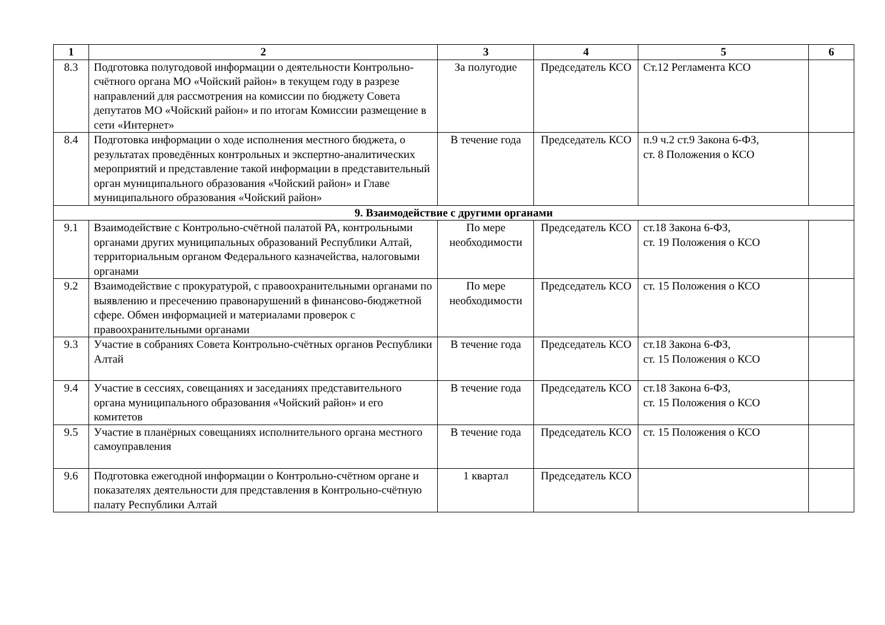| 1 | 2 | 3 | 4 | 5 | 6 |
| --- | --- | --- | --- | --- | --- |
| 8.3 | Подготовка полугодовой информации о деятельности Контрольно-счётного органа МО «Чойский район» в текущем году в разрезе направлений для рассмотрения на комиссии по бюджету Совета депутатов МО «Чойский район» и по итогам Комиссии размещение в сети «Интернет» | За полугодие | Председатель КСО | Ст.12 Регламента КСО | |
| 8.4 | Подготовка информации о ходе исполнения местного бюджета, о результатах проведённых контрольных и экспертно-аналитических мероприятий и представление такой информации в представительный орган муниципального образования «Чойский район» и Главе муниципального образования «Чойский район» | В течение года | Председатель КСО | п.9 ч.2 ст.9 Закона 6-ФЗ, ст. 8 Положения о КСО | |
| 9. Взаимодействие с другими органами | | | | | |
| 9.1 | Взаимодействие с Контрольно-счётной палатой РА, контрольными органами других муниципальных образований Республики Алтай, территориальным органом Федерального казначейства, налоговыми органами | По мере необходимости | Председатель КСО | ст.18 Закона 6-ФЗ, ст. 19 Положения о КСО | |
| 9.2 | Взаимодействие с прокуратурой, с правоохранительными органами по выявлению и пресечению правонарушений в финансово-бюджетной сфере. Обмен информацией и материалами проверок с правоохранительными органами | По мере необходимости | Председатель КСО | ст. 15 Положения о КСО | |
| 9.3 | Участие в собраниях Совета Контрольно-счётных органов Республики Алтай | В течение года | Председатель КСО | ст.18 Закона 6-ФЗ, ст. 15 Положения о КСО | |
| 9.4 | Участие в сессиях, совещаниях и заседаниях представительного органа муниципального образования «Чойский район» и его комитетов | В течение года | Председатель КСО | ст.18 Закона 6-ФЗ, ст. 15 Положения о КСО | |
| 9.5 | Участие в планёрных совещаниях исполнительного органа местного самоуправления | В течение года | Председатель КСО | ст. 15 Положения о КСО | |
| 9.6 | Подготовка ежегодной информации о Контрольно-счётном органе и показателях деятельности для представления в Контрольно-счётную палату Республики Алтай | 1 квартал | Председатель КСО | | |